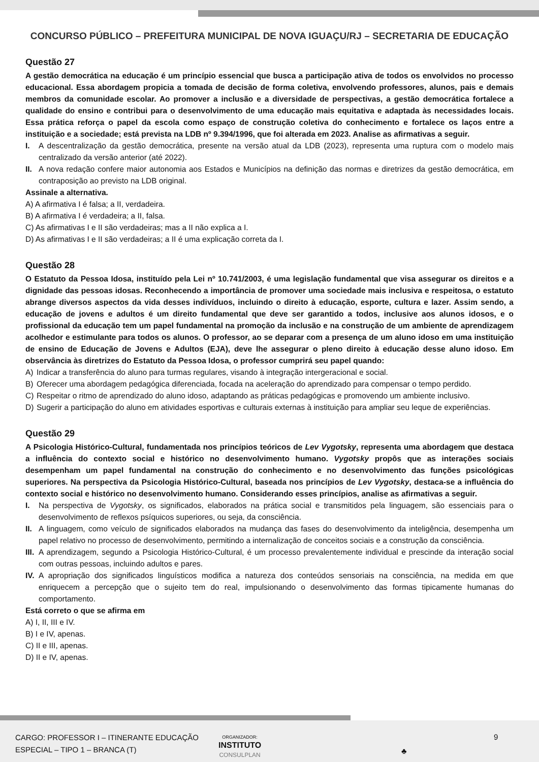CONCURSO PÚBLICO – PREFEITURA MUNICIPAL DE NOVA IGUAÇU/RJ – SECRETARIA DE EDUCAÇÃO
Questão 27
A gestão democrática na educação é um princípio essencial que busca a participação ativa de todos os envolvidos no processo educacional. Essa abordagem propicia a tomada de decisão de forma coletiva, envolvendo professores, alunos, pais e demais membros da comunidade escolar. Ao promover a inclusão e a diversidade de perspectivas, a gestão democrática fortalece a qualidade do ensino e contribui para o desenvolvimento de uma educação mais equitativa e adaptada às necessidades locais. Essa prática reforça o papel da escola como espaço de construção coletiva do conhecimento e fortalece os laços entre a instituição e a sociedade; está prevista na LDB nº 9.394/1996, que foi alterada em 2023. Analise as afirmativas a seguir.
I. A descentralização da gestão democrática, presente na versão atual da LDB (2023), representa uma ruptura com o modelo mais centralizado da versão anterior (até 2022).
II. A nova redação confere maior autonomia aos Estados e Municípios na definição das normas e diretrizes da gestão democrática, em contraposição ao previsto na LDB original.
Assinale a alternativa.
A) A afirmativa I é falsa; a II, verdadeira.
B) A afirmativa I é verdadeira; a II, falsa.
C) As afirmativas I e II são verdadeiras; mas a II não explica a I.
D) As afirmativas I e II são verdadeiras; a II é uma explicação correta da I.
Questão 28
O Estatuto da Pessoa Idosa, instituído pela Lei nº 10.741/2003, é uma legislação fundamental que visa assegurar os direitos e a dignidade das pessoas idosas. Reconhecendo a importância de promover uma sociedade mais inclusiva e respeitosa, o estatuto abrange diversos aspectos da vida desses indivíduos, incluindo o direito à educação, esporte, cultura e lazer. Assim sendo, a educação de jovens e adultos é um direito fundamental que deve ser garantido a todos, inclusive aos alunos idosos, e o profissional da educação tem um papel fundamental na promoção da inclusão e na construção de um ambiente de aprendizagem acolhedor e estimulante para todos os alunos. O professor, ao se deparar com a presença de um aluno idoso em uma instituição de ensino de Educação de Jovens e Adultos (EJA), deve lhe assegurar o pleno direito à educação desse aluno idoso. Em observância às diretrizes do Estatuto da Pessoa Idosa, o professor cumprirá seu papel quando:
A) Indicar a transferência do aluno para turmas regulares, visando à integração intergeracional e social.
B) Oferecer uma abordagem pedagógica diferenciada, focada na aceleração do aprendizado para compensar o tempo perdido.
C) Respeitar o ritmo de aprendizado do aluno idoso, adaptando as práticas pedagógicas e promovendo um ambiente inclusivo.
D) Sugerir a participação do aluno em atividades esportivas e culturais externas à instituição para ampliar seu leque de experiências.
Questão 29
A Psicologia Histórico-Cultural, fundamentada nos princípios teóricos de Lev Vygotsky, representa uma abordagem que destaca a influência do contexto social e histórico no desenvolvimento humano. Vygotsky propôs que as interações sociais desempenham um papel fundamental na construção do conhecimento e no desenvolvimento das funções psicológicas superiores. Na perspectiva da Psicologia Histórico-Cultural, baseada nos princípios de Lev Vygotsky, destaca-se a influência do contexto social e histórico no desenvolvimento humano. Considerando esses princípios, analise as afirmativas a seguir.
I. Na perspectiva de Vygotsky, os significados, elaborados na prática social e transmitidos pela linguagem, são essenciais para o desenvolvimento de reflexos psíquicos superiores, ou seja, da consciência.
II. A linguagem, como veículo de significados elaborados na mudança das fases do desenvolvimento da inteligência, desempenha um papel relativo no processo de desenvolvimento, permitindo a internalização de conceitos sociais e a construção da consciência.
III. A aprendizagem, segundo a Psicologia Histórico-Cultural, é um processo prevalentemente individual e prescinde da interação social com outras pessoas, incluindo adultos e pares.
IV. A apropriação dos significados linguísticos modifica a natureza dos conteúdos sensoriais na consciência, na medida em que enriquecem a percepção que o sujeito tem do real, impulsionando o desenvolvimento das formas tipicamente humanas do comportamento.
Está correto o que se afirma em
A) I, II, III e IV.
B) I e IV, apenas.
C) II e III, apenas.
D) II e IV, apenas.
CARGO: PROFESSOR I – ITINERANTE EDUCAÇÃO
ESPECIAL – TIPO 1 – BRANCA (T)
ORGANIZADOR:
INSTITUTO
CONSULPLAN
♣
9